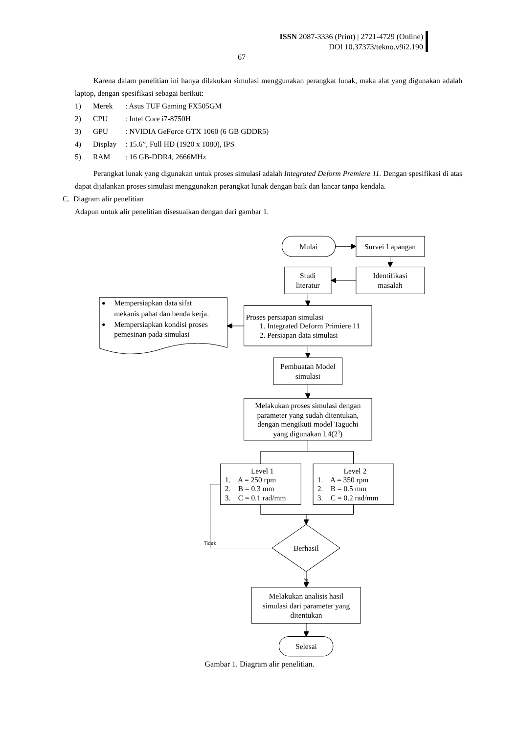ISSN 2087-3336 (Print) | 2721-4729 (Online)
DOI 10.37373/tekno.v9i2.190
67
Karena dalam penelitian ini hanya dilakukan simulasi menggunakan perangkat lunak, maka alat yang digunakan adalah laptop, dengan spesifikasi sebagai berikut:
1) Merek: Asus TUF Gaming FX505GM
2) CPU: Intel Core i7-8750H
3) GPU: NVIDIA GeForce GTX 1060 (6 GB GDDR5)
4) Display: 15.6”, Full HD (1920 x 1080), IPS
5) RAM: 16 GB-DDR4, 2666MHz
Perangkat lunak yang digunakan untuk proses simulasi adalah Integrated Deform Premiere 11. Dengan spesifikasi di atas dapat dijalankan proses simulasi menggunakan perangkat lunak dengan baik dan lancar tanpa kendala.
C. Diagram alir penelitian
Adapun untuk alir penelitian disesuaikan dengan dari gambar 1.
Mulai
Survei Lapangan
Studi
literatur
Identifikasi
masalah
Mempersiapkan data sifat
mekanis pahat dan benda kerja.
Mempersiapkan kondisi proses
pemesinan pada simulasi
Proses persiapan simulasi
1. Integrated Deform Primiere 11
2. Persiapan data simulasi
Pembuatan Model
simulasi
Melakukan proses simulasi dengan
parameter yang sudah ditentukan,
dengan mengikuti model Taguchi
yang digunakan L4(23)
Level 1
1. A = 250 rpm
2. B = 0.3 mm
3. C = 0.1 rad/mm
Level 2
1. A = 350 rpm
2. B = 0.5 mm
3. C = 0.2 rad/mm
Tidak
Berhasil
Ya
Melakukan analisis hasil
simulasi dari parameter yang
ditentukan
Selesai
Gambar 1. Diagram alir penelitian.